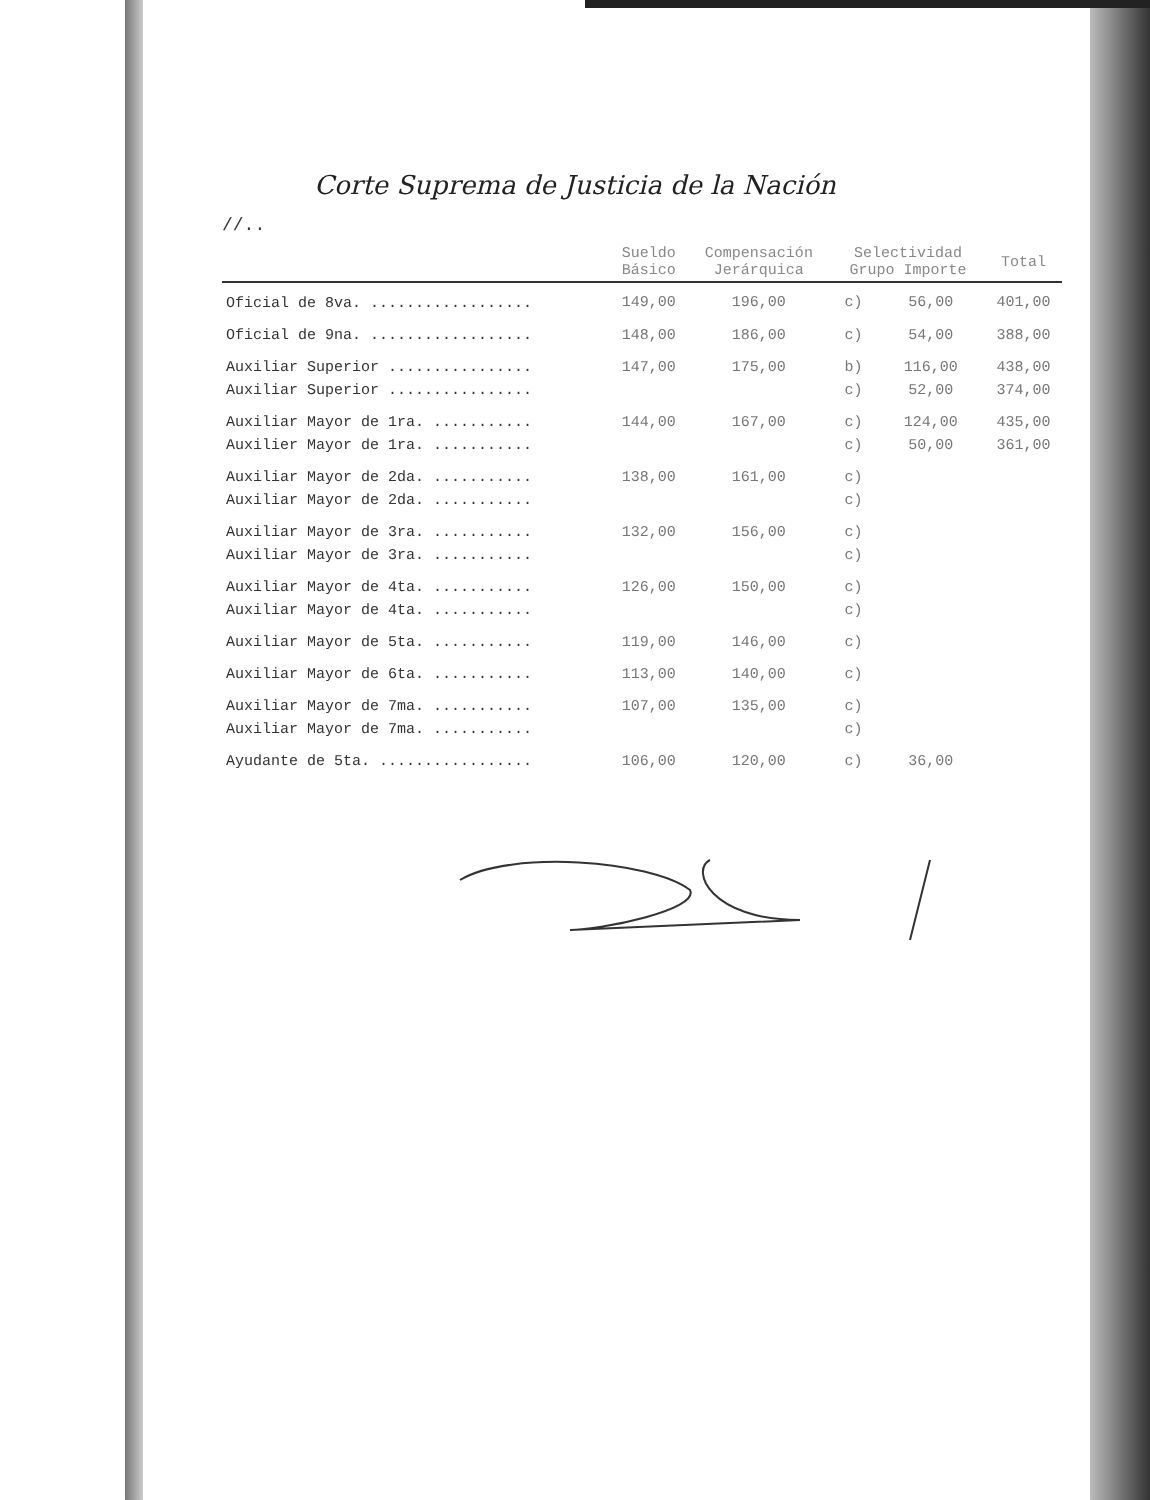Corte Suprema de Justicia de la Nación
//..
| | Sueldo Básico | Compensación Jerárquica | Selectividad Grupo Importe | | Total |
| --- | --- | --- | --- | --- | --- |
| Oficial de 8va. .................. | 149,00 | 196,00 | c) | 56,00 | 401,00 |
| Oficial de 9na. .................. | 148,00 | 186,00 | c) | 54,00 | 388,00 |
| Auxiliar Superior ................ | 147,00 | 175,00 | b) | 116,00 | 438,00 |
| Auxiliar Superior ................ | | | c) | 52,00 | 374,00 |
| Auxiliar Mayor de 1ra. ........... | 144,00 | 167,00 | c) | 124,00 | 435,00 |
| Auxilier Mayor de 1ra. ........... | | | c) | 50,00 | 361,00 |
| Auxiliar Mayor de 2da. ........... | 138,00 | 161,00 | c) | | |
| Auxiliar Mayor de 2da. ........... | | | c) | | |
| Auxiliar Mayor de 3ra. ........... | 132,00 | 156,00 | c) | | |
| Auxiliar Mayor de 3ra. ........... | | | c) | | |
| Auxiliar Mayor de 4ta. ........... | 126,00 | 150,00 | c) | | |
| Auxiliar Mayor de 4ta. ........... | | | c) | | |
| Auxiliar Mayor de 5ta. ........... | 119,00 | 146,00 | c) | | |
| Auxiliar Mayor de 6ta. ........... | 113,00 | 140,00 | c) | | |
| Auxiliar Mayor de 7ma. ........... | 107,00 | 135,00 | c) | | |
| Auxiliar Mayor de 7ma. ........... | | | c) | | |
| Ayudante de 5ta. ................. | 106,00 | 120,00 | c) | 36,00 | |